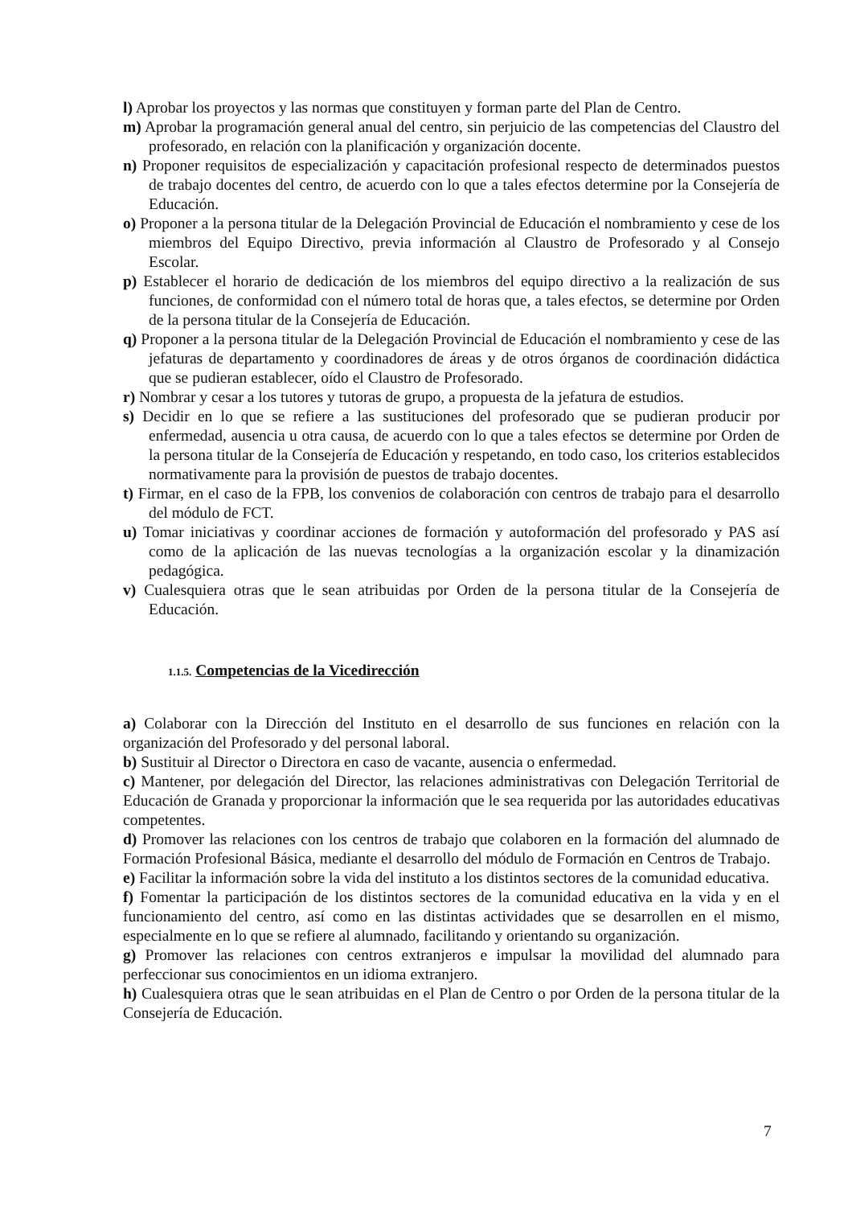l) Aprobar los proyectos y las normas que constituyen y forman parte del Plan de Centro.
m) Aprobar la programación general anual del centro, sin perjuicio de las competencias del Claustro del profesorado, en relación con la planificación y organización docente.
n) Proponer requisitos de especialización y capacitación profesional respecto de determinados puestos de trabajo docentes del centro, de acuerdo con lo que a tales efectos determine por la Consejería de Educación.
o) Proponer a la persona titular de la Delegación Provincial de Educación el nombramiento y cese de los miembros del Equipo Directivo, previa información al Claustro de Profesorado y al Consejo Escolar.
p) Establecer el horario de dedicación de los miembros del equipo directivo a la realización de sus funciones, de conformidad con el número total de horas que, a tales efectos, se determine por Orden de la persona titular de la Consejería de Educación.
q) Proponer a la persona titular de la Delegación Provincial de Educación el nombramiento y cese de las jefaturas de departamento y coordinadores de áreas y de otros órganos de coordinación didáctica que se pudieran establecer, oído el Claustro de Profesorado.
r) Nombrar y cesar a los tutores y tutoras de grupo, a propuesta de la jefatura de estudios.
s) Decidir en lo que se refiere a las sustituciones del profesorado que se pudieran producir por enfermedad, ausencia u otra causa, de acuerdo con lo que a tales efectos se determine por Orden de la persona titular de la Consejería de Educación y respetando, en todo caso, los criterios establecidos normativamente para la provisión de puestos de trabajo docentes.
t) Firmar, en el caso de la FPB, los convenios de colaboración con centros de trabajo para el desarrollo del módulo de FCT.
u) Tomar iniciativas y coordinar acciones de formación y autoformación del profesorado y PAS así como de la aplicación de las nuevas tecnologías a la organización escolar y la dinamización pedagógica.
v) Cualesquiera otras que le sean atribuidas por Orden de la persona titular de la Consejería de Educación.
1.1.5. Competencias de la Vicedirección
a) Colaborar con la Dirección del Instituto en el desarrollo de sus funciones en relación con la organización del Profesorado y del personal laboral.
b) Sustituir al Director o Directora en caso de vacante, ausencia o enfermedad.
c) Mantener, por delegación del Director, las relaciones administrativas con Delegación Territorial de Educación de Granada y proporcionar la información que le sea requerida por las autoridades educativas competentes.
d) Promover las relaciones con los centros de trabajo que colaboren en la formación del alumnado de Formación Profesional Básica, mediante el desarrollo del módulo de Formación en Centros de Trabajo.
e) Facilitar la información sobre la vida del instituto a los distintos sectores de la comunidad educativa.
f) Fomentar la participación de los distintos sectores de la comunidad educativa en la vida y en el funcionamiento del centro, así como en las distintas actividades que se desarrollen en el mismo, especialmente en lo que se refiere al alumnado, facilitando y orientando su organización.
g) Promover las relaciones con centros extranjeros e impulsar la movilidad del alumnado para perfeccionar sus conocimientos en un idioma extranjero.
h) Cualesquiera otras que le sean atribuidas en el Plan de Centro o por Orden de la persona titular de la Consejería de Educación.
7